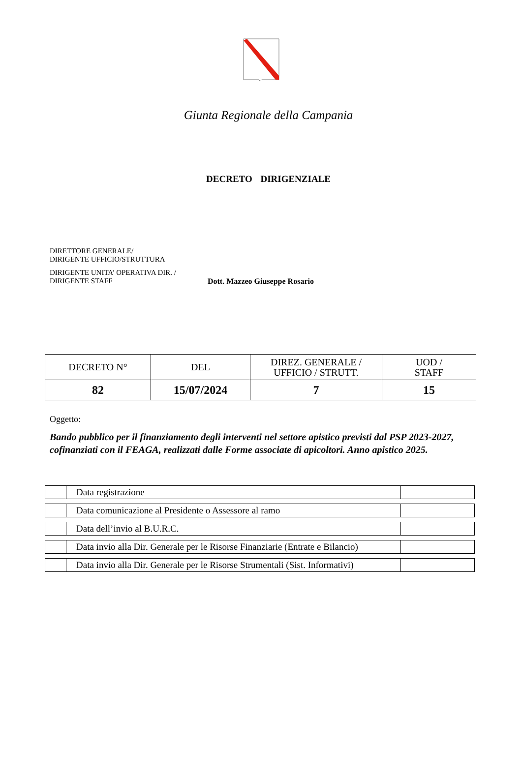Giunta Regionale della Campania
DECRETO DIRIGENZIALE
DIRETTORE GENERALE/
DIRIGENTE UFFICIO/STRUTTURA
DIRIGENTE UNITA’ OPERATIVA DIR. /
DIRIGENTE STAFF
Dott. Mazzeo Giuseppe Rosario
| DECRETO N° | DEL | DIREZ. GENERALE / UFFICIO / STRUTT. | UOD / STAFF |
| 82 | 15/07/2024 | 7 | 15 |
Oggetto:
Bando pubblico per il finanziamento degli interventi nel settore apistico previsti dal PSP 2023-2027, cofinanziati con il FEAGA, realizzati dalle Forme associate di apicoltori. Anno apistico 2025.
| | Data registrazione | |
| | Data comunicazione al Presidente o Assessore al ramo | |
| | Data dell’invio al B.U.R.C. | |
| | Data invio alla Dir. Generale per le Risorse Finanziarie (Entrate e Bilancio) | |
| | Data invio alla Dir. Generale per le Risorse Strumentali (Sist. Informativi) | |